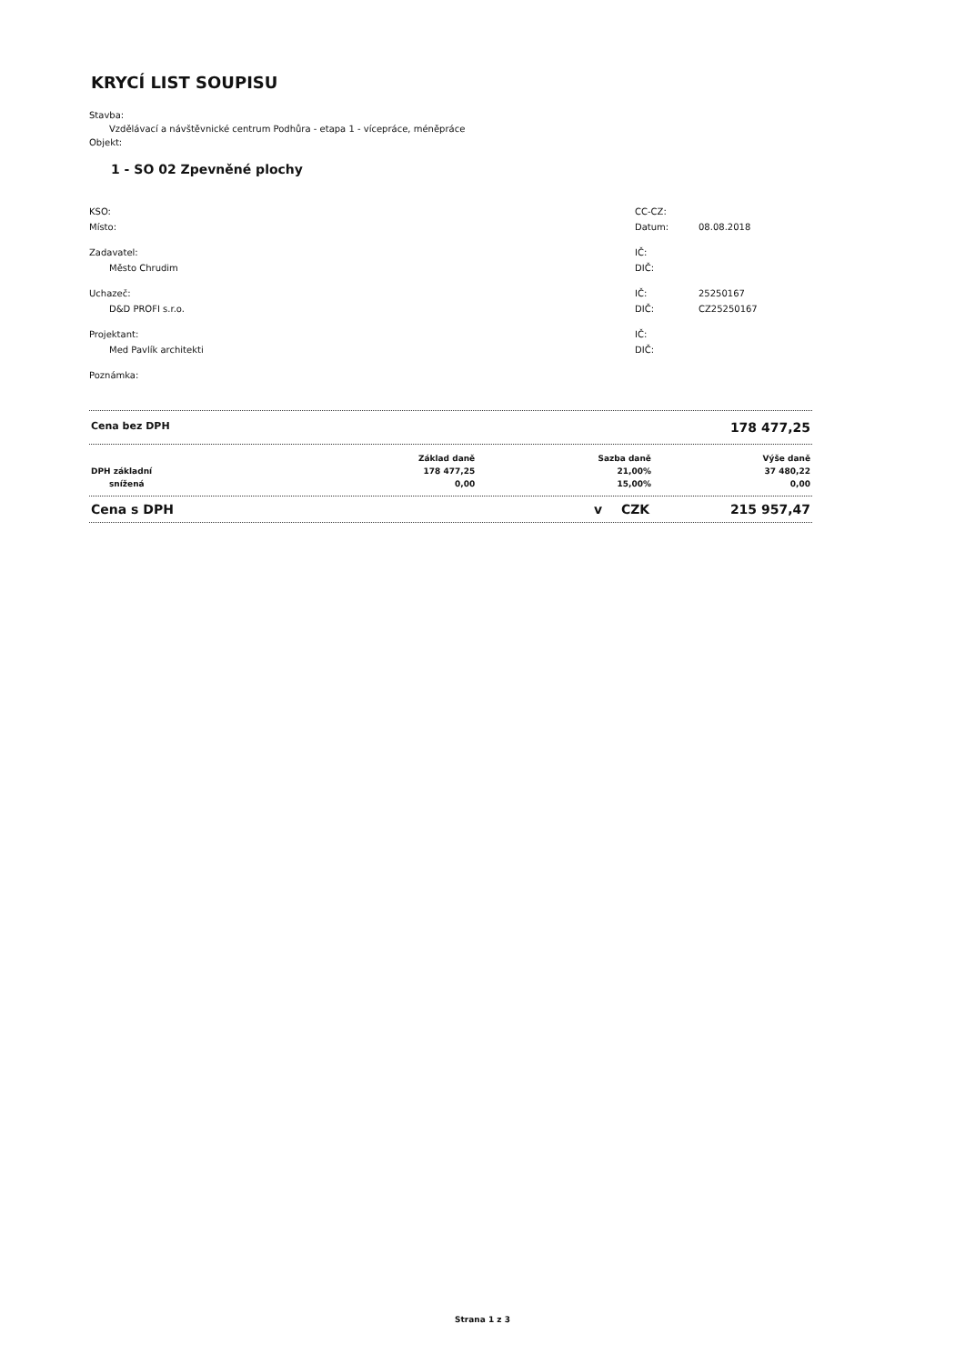KRYCÍ LIST SOUPISU
Stavba:
Vzdělávací a návštěvnické centrum Podhůra - etapa 1 - vícepráce, méněpráce
Objekt:
1 - SO 02 Zpevněné plochy
| KSO: | CC-CZ: | |
| Místo: | Datum: | 08.08.2018 |
| Zadavatel: | IČ: | |
| Město Chrudim | DIČ: | |
| Uchazeč: | IČ: | 25250167 |
| D&D PROFI s.r.o. | DIČ: | CZ25250167 |
| Projektant: | IČ: | |
| Med Pavlík architekti | DIČ: | |
| Poznámka: | | |
Cena bez DPH 178 477,25
| | Základ daně | Sazba daně | Výše daně |
| --- | --- | --- | --- |
| DPH základní | 178 477,25 | 21,00% | 37 480,22 |
| snížená | 0,00 | 15,00% | 0,00 |
Cena s DPH v CZK 215 957,47
Strana 1 z 3